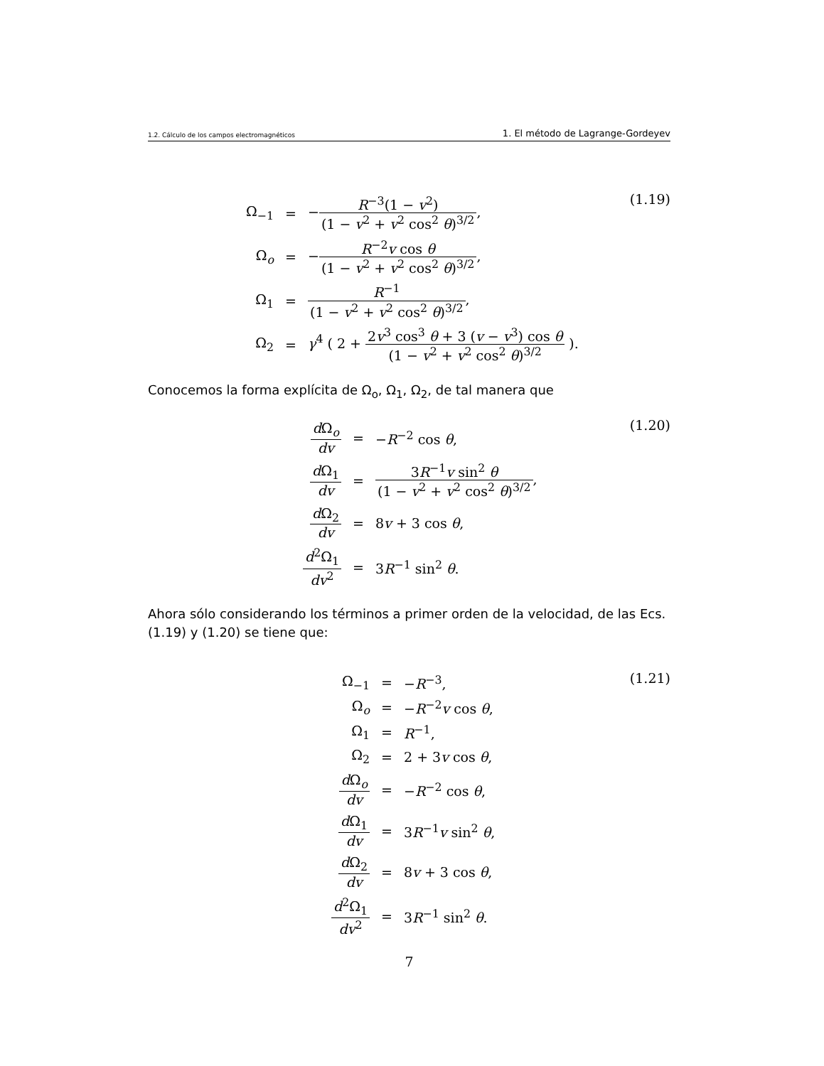1.2. Cálculo de los campos electromagnéticos 1. El método de Lagrange-Gordeyev
| Ω<sub>−1</sub> | = | − R<sup>−3</sup>(1 − v<sup>2</sup>) (1 − v<sup>2</sup> + v<sup>2</sup> cos<sup>2</sup> θ )<sup>3/2</sup> , |
| Ω<sub>o</sub> | = | − R<sup>−2</sup> v cos θ (1 − v<sup>2</sup> + v<sup>2</sup> cos<sup>2</sup> θ )<sup>3/2</sup> , |
| Ω<sub>1</sub> | = | R<sup>−1</sup> (1 − v<sup>2</sup> + v<sup>2</sup> cos<sup>2</sup> θ )<sup>3/2</sup> , |
| Ω<sub>2</sub> | = | γ<sup>4</sup> ( 2 + 2 v<sup>3</sup> cos<sup>3</sup> θ + 3 ( v − v<sup>3</sup>) cos θ (1 − v<sup>2</sup> + v<sup>2</sup> cos<sup>2</sup> θ )<sup>3/2</sup> ). |
(1.19)
Conocemos la forma explícita de Ω<sub>o</sub>, Ω<sub>1</sub>, Ω<sub>2</sub>, de tal manera que
| d Ω<sub>o</sub> dv | = | − R<sup>−2</sup> cos θ , |
| d Ω<sub>1</sub> dv | = | 3 R<sup>−1</sup> v sin<sup>2</sup> θ (1 − v<sup>2</sup> + v<sup>2</sup> cos<sup>2</sup> θ )<sup>3/2</sup> , |
| d Ω<sub>2</sub> dv | = | 8 v + 3 cos θ , |
| d<sup>2</sup>Ω<sub>1</sub> dv<sup>2</sup> | = | 3 R<sup>−1</sup> sin<sup>2</sup> θ . |
(1.20)
Ahora sólo considerando los términos a primer orden de la velocidad, de las Ecs. (1.19) y (1.20) se tiene que:
| Ω<sub>−1</sub> | = | − R<sup>−3</sup>, |
| Ω<sub>o</sub> | = | − R<sup>−2</sup> v cos θ , |
| Ω<sub>1</sub> | = | R<sup>−1</sup>, |
| Ω<sub>2</sub> | = | 2 + 3 v cos θ , |
| d Ω<sub>o</sub> dv | = | − R<sup>−2</sup> cos θ , |
| d Ω<sub>1</sub> dv | = | 3 R<sup>−1</sup> v sin<sup>2</sup> θ , |
| d Ω<sub>2</sub> dv | = | 8 v + 3 cos θ , |
| d<sup>2</sup>Ω<sub>1</sub> dv<sup>2</sup> | = | 3 R<sup>−1</sup> sin<sup>2</sup> θ . |
(1.21)
7